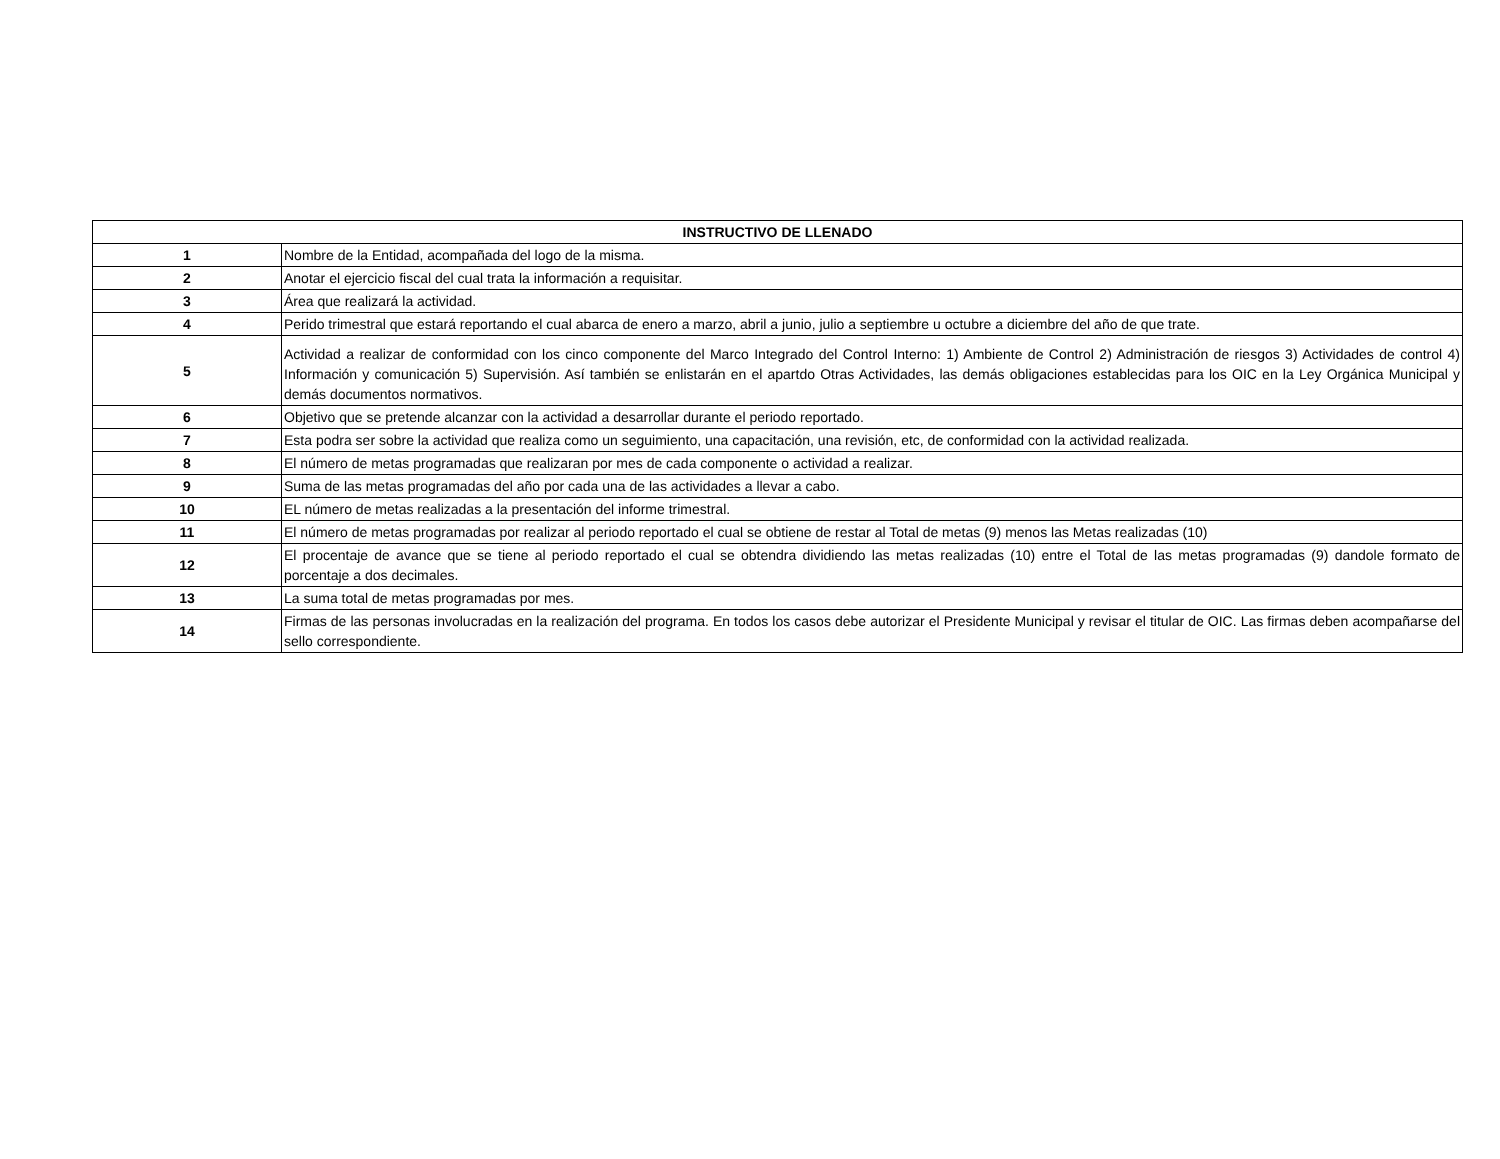| INSTRUCTIVO DE LLENADO | |
| --- | --- |
| 1 | Nombre de la Entidad, acompañada del logo de la misma. |
| 2 | Anotar el ejercicio fiscal del cual trata la información a requisitar. |
| 3 | Área que realizará la actividad. |
| 4 | Perido trimestral que estará reportando el cual abarca de enero a marzo, abril a junio, julio a septiembre u octubre a diciembre del año de que trate. |
| 5 | Actividad a realizar de conformidad con los cinco componente del Marco Integrado del Control Interno: 1) Ambiente de Control 2) Administración de riesgos 3) Actividades de control 4) Información y comunicación 5) Supervisión. Así también se enlistarán en el apartdo Otras Actividades, las demás obligaciones establecidas para los OIC en la Ley Orgánica Municipal y demás documentos normativos. |
| 6 | Objetivo que se pretende alcanzar con la actividad a desarrollar durante el periodo reportado. |
| 7 | Esta podra ser sobre la actividad que realiza como un seguimiento, una capacitación, una revisión, etc, de conformidad con la actividad realizada. |
| 8 | El número de metas programadas que realizaran por mes de cada componente o actividad a realizar. |
| 9 | Suma de las metas programadas del año por cada una de las actividades a llevar a cabo. |
| 10 | EL número de metas realizadas a la presentación del informe trimestral. |
| 11 | El número de metas programadas por realizar al periodo reportado el cual se obtiene de restar al Total de metas (9) menos las Metas realizadas (10) |
| 12 | El procentaje de avance que se tiene al periodo reportado el cual se obtendra dividiendo las metas realizadas (10) entre el Total de las metas programadas (9) dandole formato de porcentaje a dos decimales. |
| 13 | La suma total de metas programadas por mes. |
| 14 | Firmas de las personas involucradas en la realización del programa. En todos los casos debe autorizar el Presidente Municipal y revisar el titular de OIC. Las firmas deben acompañarse del sello correspondiente. |